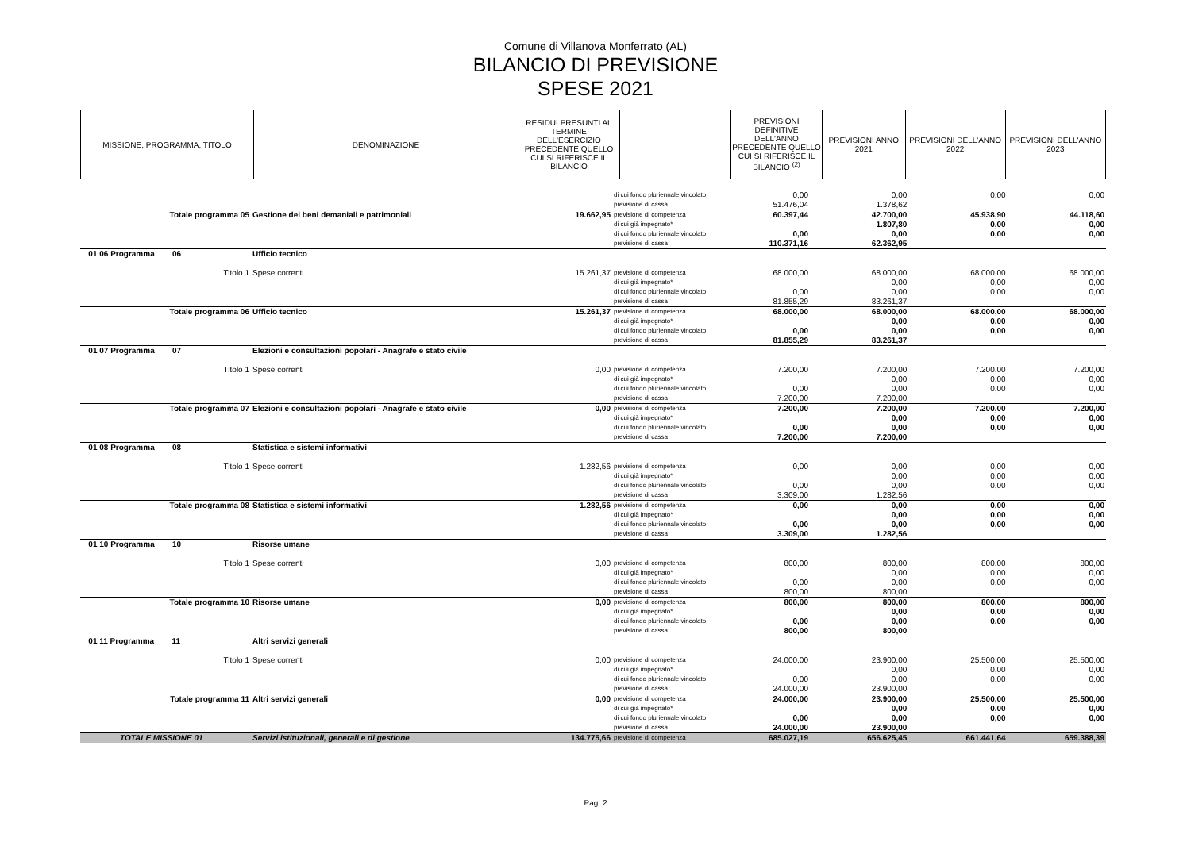Comune di Villanova Monferrato (AL)
BILANCIO DI PREVISIONE
SPESE 2021
| MISSIONE, PROGRAMMA, TITOLO | DENOMINAZIONE | RESIDUI PRESUNTI AL TERMINE DELL'ESERCIZIO PRECEDENTE QUELLO CUI SI RIFERISCE IL BILANCIO | | PREVISIONI DEFINITIVE DELL'ANNO PRECEDENTE QUELLO CUI SI RIFERISCE IL BILANCIO <sup>(2)</sup> | PREVISIONI ANNO 2021 | PREVISIONI DELL'ANNO 2022 | PREVISIONI DELL'ANNO 2023 |
| --- | --- | --- | --- | --- | --- | --- | --- |
| | | | di cui fondo pluriennale vincolato | 0,00 | 0,00 | 0,00 | 0,00 |
| | | | previsione di cassa | 51.476,04 | 1.378,62 | | |
| Totale programma 05 | Gestione dei beni demaniali e patrimoniali | 19.662,95 | previsione di competenza | 60.397,44 | 42.700,00 | 45.938,90 | 44.118,60 |
| | | | di cui già impegnato* | | 1.807,80 | 0,00 | 0,00 |
| | | | di cui fondo pluriennale vincolato | 0,00 | 0,00 | 0,00 | 0,00 |
| | | | previsione di cassa | 110.371,16 | 62.362,95 | | |
| 01 06 Programma 06 | Ufficio tecnico | | | | | | |
| Titolo 1 | Spese correnti | 15.261,37 | previsione di competenza | 68.000,00 | 68.000,00 | 68.000,00 | 68.000,00 |
| | | | di cui già impegnato* | | 0,00 | 0,00 | 0,00 |
| | | | di cui fondo pluriennale vincolato | 0,00 | 0,00 | 0,00 | 0,00 |
| | | | previsione di cassa | 81.855,29 | 83.261,37 | | |
| Totale programma 06 | Ufficio tecnico | 15.261,37 | previsione di competenza | 68.000,00 | 68.000,00 | 68.000,00 | 68.000,00 |
| | | | di cui già impegnato* | | 0,00 | 0,00 | 0,00 |
| | | | di cui fondo pluriennale vincolato | 0,00 | 0,00 | 0,00 | 0,00 |
| | | | previsione di cassa | 81.855,29 | 83.261,37 | | |
| 01 07 Programma 07 | Elezioni e consultazioni popolari - Anagrafe e stato civile | | | | | | |
| Titolo 1 | Spese correnti | 0,00 | previsione di competenza | 7.200,00 | 7.200,00 | 7.200,00 | 7.200,00 |
| | | | di cui già impegnato* | | 0,00 | 0,00 | 0,00 |
| | | | di cui fondo pluriennale vincolato | 0,00 | 0,00 | 0,00 | 0,00 |
| | | | previsione di cassa | 7.200,00 | 7.200,00 | | |
| Totale programma 07 | Elezioni e consultazioni popolari - Anagrafe e stato civile | 0,00 | previsione di competenza | 7.200,00 | 7.200,00 | 7.200,00 | 7.200,00 |
| | | | di cui già impegnato* | | 0,00 | 0,00 | 0,00 |
| | | | di cui fondo pluriennale vincolato | 0,00 | 0,00 | 0,00 | 0,00 |
| | | | previsione di cassa | 7.200,00 | 7.200,00 | | |
| 01 08 Programma 08 | Statistica e sistemi informativi | | | | | | |
| Titolo 1 | Spese correnti | 1.282,56 | previsione di competenza | 0,00 | 0,00 | 0,00 | 0,00 |
| | | | di cui già impegnato* | | 0,00 | 0,00 | 0,00 |
| | | | di cui fondo pluriennale vincolato | 0,00 | 0,00 | 0,00 | 0,00 |
| | | | previsione di cassa | 3.309,00 | 1.282,56 | | |
| Totale programma 08 | Statistica e sistemi informativi | 1.282,56 | previsione di competenza | 0,00 | 0,00 | 0,00 | 0,00 |
| | | | di cui già impegnato* | | 0,00 | 0,00 | 0,00 |
| | | | di cui fondo pluriennale vincolato | 0,00 | 0,00 | 0,00 | 0,00 |
| | | | previsione di cassa | 3.309,00 | 1.282,56 | | |
| 01 10 Programma 10 | Risorse umane | | | | | | |
| Titolo 1 | Spese correnti | 0,00 | previsione di competenza | 800,00 | 800,00 | 800,00 | 800,00 |
| | | | di cui già impegnato* | | 0,00 | 0,00 | 0,00 |
| | | | di cui fondo pluriennale vincolato | 0,00 | 0,00 | 0,00 | 0,00 |
| | | | previsione di cassa | 800,00 | 800,00 | | |
| Totale programma 10 | Risorse umane | 0,00 | previsione di competenza | 800,00 | 800,00 | 800,00 | 800,00 |
| | | | di cui già impegnato* | | 0,00 | 0,00 | 0,00 |
| | | | di cui fondo pluriennale vincolato | 0,00 | 0,00 | 0,00 | 0,00 |
| | | | previsione di cassa | 800,00 | 800,00 | | |
| 01 11 Programma 11 | Altri servizi generali | | | | | | |
| Titolo 1 | Spese correnti | 0,00 | previsione di competenza | 24.000,00 | 23.900,00 | 25.500,00 | 25.500,00 |
| | | | di cui già impegnato* | | 0,00 | 0,00 | 0,00 |
| | | | di cui fondo pluriennale vincolato | 0,00 | 0,00 | 0,00 | 0,00 |
| | | | previsione di cassa | 24.000,00 | 23.900,00 | | |
| Totale programma 11 | Altri servizi generali | 0,00 | previsione di competenza | 24.000,00 | 23.900,00 | 25.500,00 | 25.500,00 |
| | | | di cui già impegnato* | | 0,00 | 0,00 | 0,00 |
| | | | di cui fondo pluriennale vincolato | 0,00 | 0,00 | 0,00 | 0,00 |
| | | | previsione di cassa | 24.000,00 | 23.900,00 | | |
| TOTALE MISSIONE 01 | Servizi istituzionali, generali e di gestione | 134.775,66 | previsione di competenza | 685.027,19 | 656.625,45 | 661.441,64 | 659.388,39 |
Pag. 2